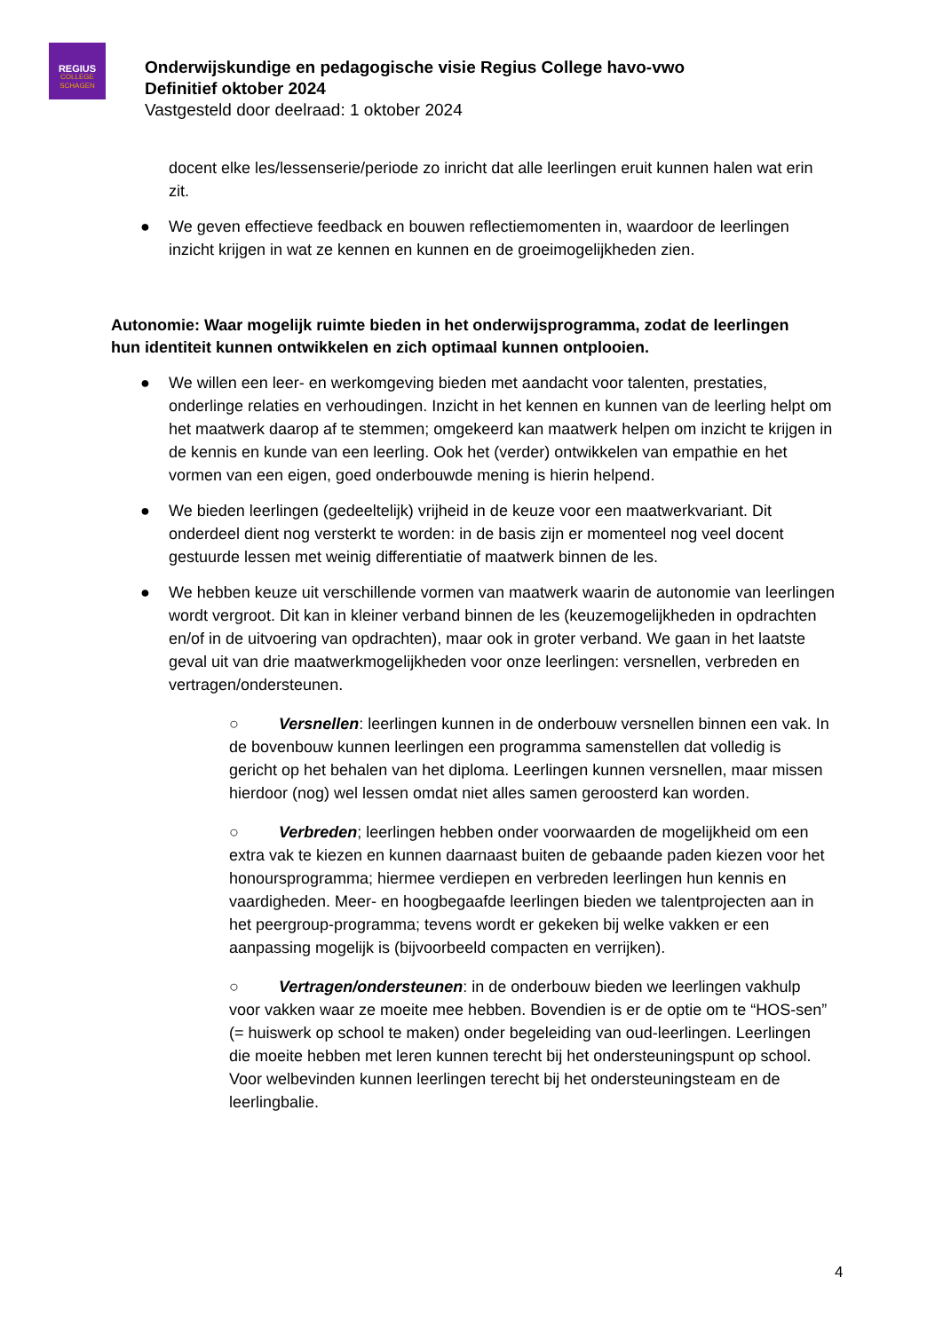REGIUS
COLLEGE SCHAGEN
Onderwijskundige en pedagogische visie Regius College havo-vwo
Definitief oktober 2024
Vastgesteld door deelraad: 1 oktober 2024
docent elke les/lessenserie/periode zo inricht dat alle leerlingen eruit kunnen halen wat erin zit.
● We geven effectieve feedback en bouwen reflectiemomenten in, waardoor de leerlingen inzicht krijgen in wat ze kennen en kunnen en de groeimogelijkheden zien.
Autonomie: Waar mogelijk ruimte bieden in het onderwijsprogramma, zodat de leerlingen hun identiteit kunnen ontwikkelen en zich optimaal kunnen ontplooien.
● We willen een leer- en werkomgeving bieden met aandacht voor talenten, prestaties, onderlinge relaties en verhoudingen. Inzicht in het kennen en kunnen van de leerling helpt om het maatwerk daarop af te stemmen; omgekeerd kan maatwerk helpen om inzicht te krijgen in de kennis en kunde van een leerling. Ook het (verder) ontwikkelen van empathie en het vormen van een eigen, goed onderbouwde mening is hierin helpend.
● We bieden leerlingen (gedeeltelijk) vrijheid in de keuze voor een maatwerkvariant. Dit onderdeel dient nog versterkt te worden: in de basis zijn er momenteel nog veel docent gestuurde lessen met weinig differentiatie of maatwerk binnen de les.
● We hebben keuze uit verschillende vormen van maatwerk waarin de autonomie van leerlingen wordt vergroot. Dit kan in kleiner verband binnen de les (keuzemogelijkheden in opdrachten en/of in de uitvoering van opdrachten), maar ook in groter verband. We gaan in het laatste geval uit van drie maatwerkmogelijkheden voor onze leerlingen: versnellen, verbreden en vertragen/ondersteunen.
○ Versnellen: leerlingen kunnen in de onderbouw versnellen binnen een vak. In de bovenbouw kunnen leerlingen een programma samenstellen dat volledig is gericht op het behalen van het diploma. Leerlingen kunnen versnellen, maar missen hierdoor (nog) wel lessen omdat niet alles samen geroosterd kan worden.
○ Verbreden; leerlingen hebben onder voorwaarden de mogelijkheid om een extra vak te kiezen en kunnen daarnaast buiten de gebaande paden kiezen voor het honoursprogramma; hiermee verdiepen en verbreden leerlingen hun kennis en vaardigheden. Meer- en hoogbegaafde leerlingen bieden we talentprojecten aan in het peergroup-programma; tevens wordt er gekeken bij welke vakken er een aanpassing mogelijk is (bijvoorbeeld compacten en verrijken).
○ Vertragen/ondersteunen: in de onderbouw bieden we leerlingen vakhulp voor vakken waar ze moeite mee hebben. Bovendien is er de optie om te “HOS-sen” (= huiswerk op school te maken) onder begeleiding van oud-leerlingen. Leerlingen die moeite hebben met leren kunnen terecht bij het ondersteuningspunt op school. Voor welbevinden kunnen leerlingen terecht bij het ondersteuningsteam en de leerlingbalie.
4